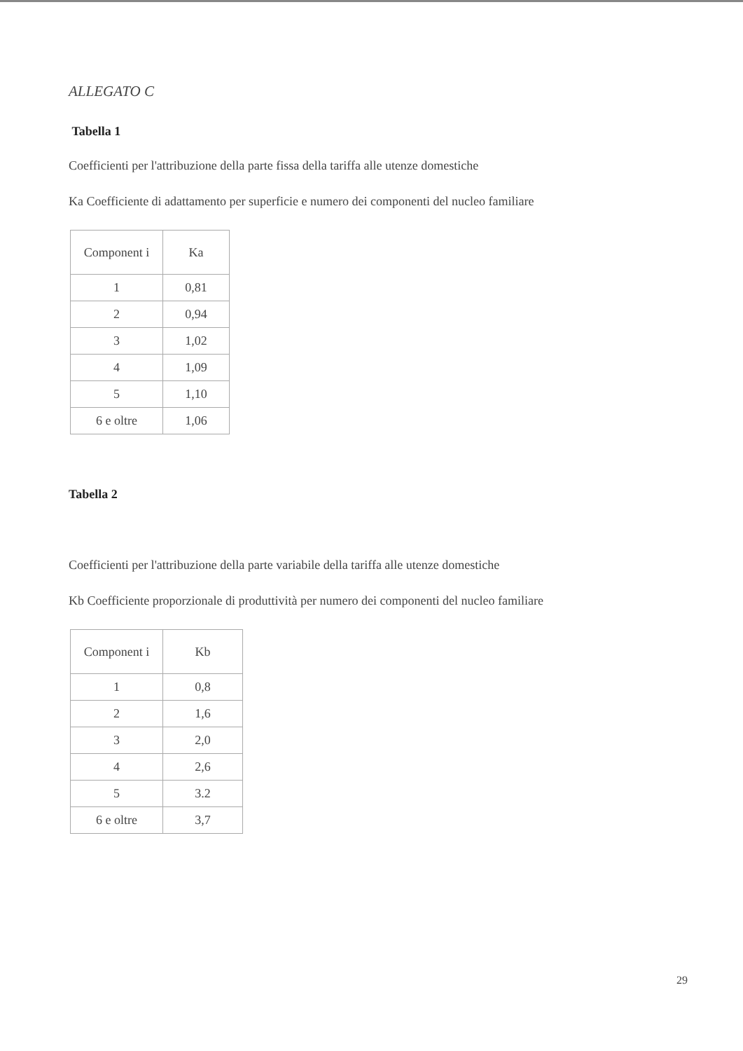ALLEGATO C
Tabella 1
Coefficienti per l'attribuzione della parte fissa della tariffa alle utenze domestiche
Ka Coefficiente di adattamento per superficie e numero dei componenti del nucleo familiare
| Component i | Ka |
| 1 | 0,81 |
| 2 | 0,94 |
| 3 | 1,02 |
| 4 | 1,09 |
| 5 | 1,10 |
| 6 e oltre | 1,06 |
Tabella 2
Coefficienti per l'attribuzione della parte variabile della tariffa alle utenze domestiche
Kb Coefficiente proporzionale di produttività per numero dei componenti del nucleo familiare
| Component i | Kb |
| 1 | 0,8 |
| 2 | 1,6 |
| 3 | 2,0 |
| 4 | 2,6 |
| 5 | 3.2 |
| 6 e oltre | 3,7 |
29